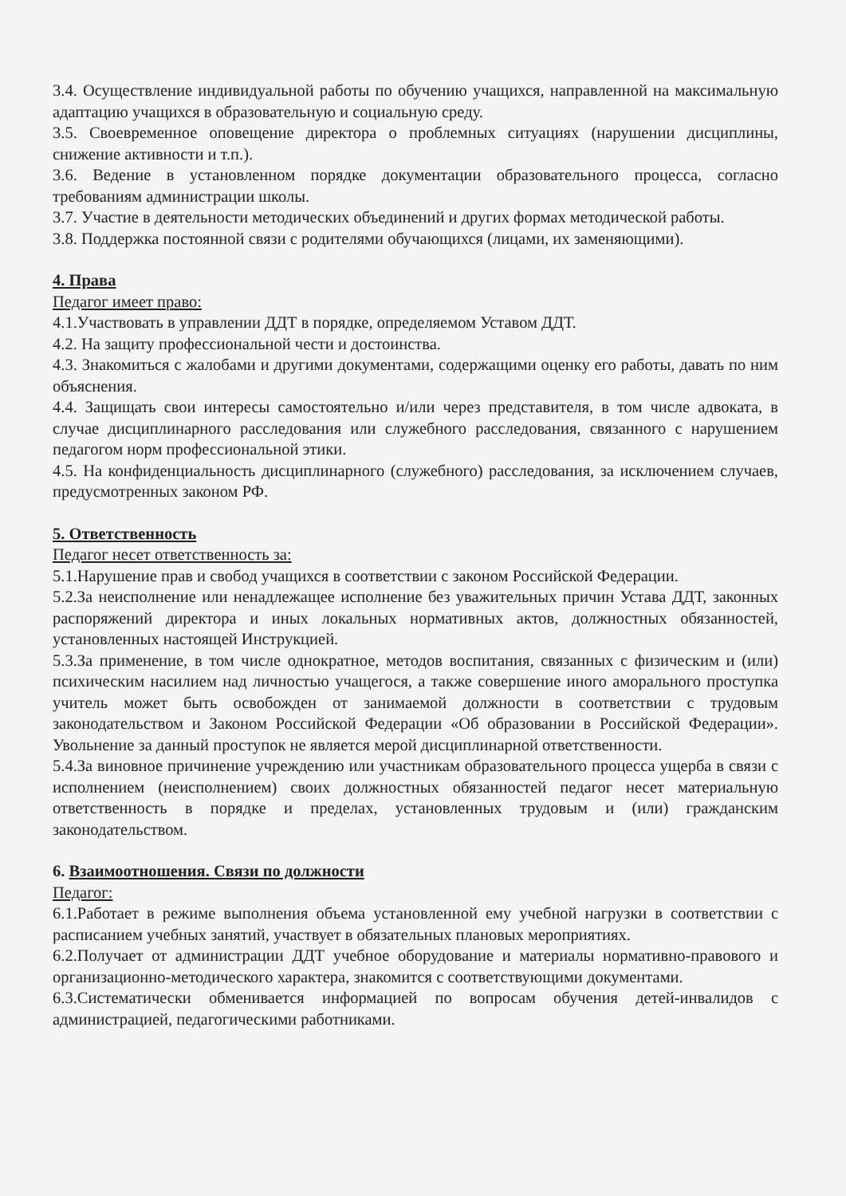3.4. Осуществление индивидуальной работы по обучению учащихся, направленной на максимальную адаптацию учащихся в образовательную и социальную среду.
3.5. Своевременное оповещение директора о проблемных ситуациях (нарушении дисциплины, снижение активности и т.п.).
3.6. Ведение в установленном порядке документации образовательного процесса, согласно требованиям администрации школы.
3.7. Участие в деятельности методических объединений и других формах методической работы.
3.8. Поддержка постоянной связи с родителями обучающихся (лицами, их заменяющими).
4. Права
Педагог имеет право:
4.1.Участвовать в управлении ДДТ в порядке, определяемом Уставом ДДТ.
4.2. На защиту профессиональной чести и достоинства.
4.3. Знакомиться с жалобами и другими документами, содержащими оценку его работы, давать по ним объяснения.
4.4. Защищать свои интересы самостоятельно и/или через представителя, в том числе адвоката, в случае дисциплинарного расследования или служебного расследования, связанного с нарушением педагогом норм профессиональной этики.
4.5. На конфиденциальность дисциплинарного (служебного) расследования, за исключением случаев, предусмотренных законом РФ.
5. Ответственность
Педагог несет ответственность за:
5.1.Нарушение прав и свобод учащихся в соответствии с законом Российской Федерации.
5.2.За неисполнение или ненадлежащее исполнение без уважительных причин Устава ДДТ, законных распоряжений директора и иных локальных нормативных актов, должностных обязанностей, установленных настоящей Инструкцией.
5.3.За применение, в том числе однократное, методов воспитания, связанных с физическим и (или) психическим насилием над личностью учащегося, а также совершение иного аморального проступка учитель может быть освобожден от занимаемой должности в соответствии с трудовым законодательством и Законом Российской Федерации «Об образовании в Российской Федерации». Увольнение за данный проступок не является мерой дисциплинарной ответственности.
5.4.За виновное причинение учреждению или участникам образовательного процесса ущерба в связи с исполнением (неисполнением) своих должностных обязанностей педагог несет материальную ответственность в порядке и пределах, установленных трудовым и (или) гражданским законодательством.
6. Взаимоотношения. Связи по должности
Педагог:
6.1.Работает в режиме выполнения объема установленной ему учебной нагрузки в соответствии с расписанием учебных занятий, участвует в обязательных плановых мероприятиях.
6.2.Получает от администрации ДДТ учебное оборудование и материалы нормативно-правового и организационно-методического характера, знакомится с соответствующими документами.
6.3.Систематически обменивается информацией по вопросам обучения детей-инвалидов с администрацией, педагогическими работниками.